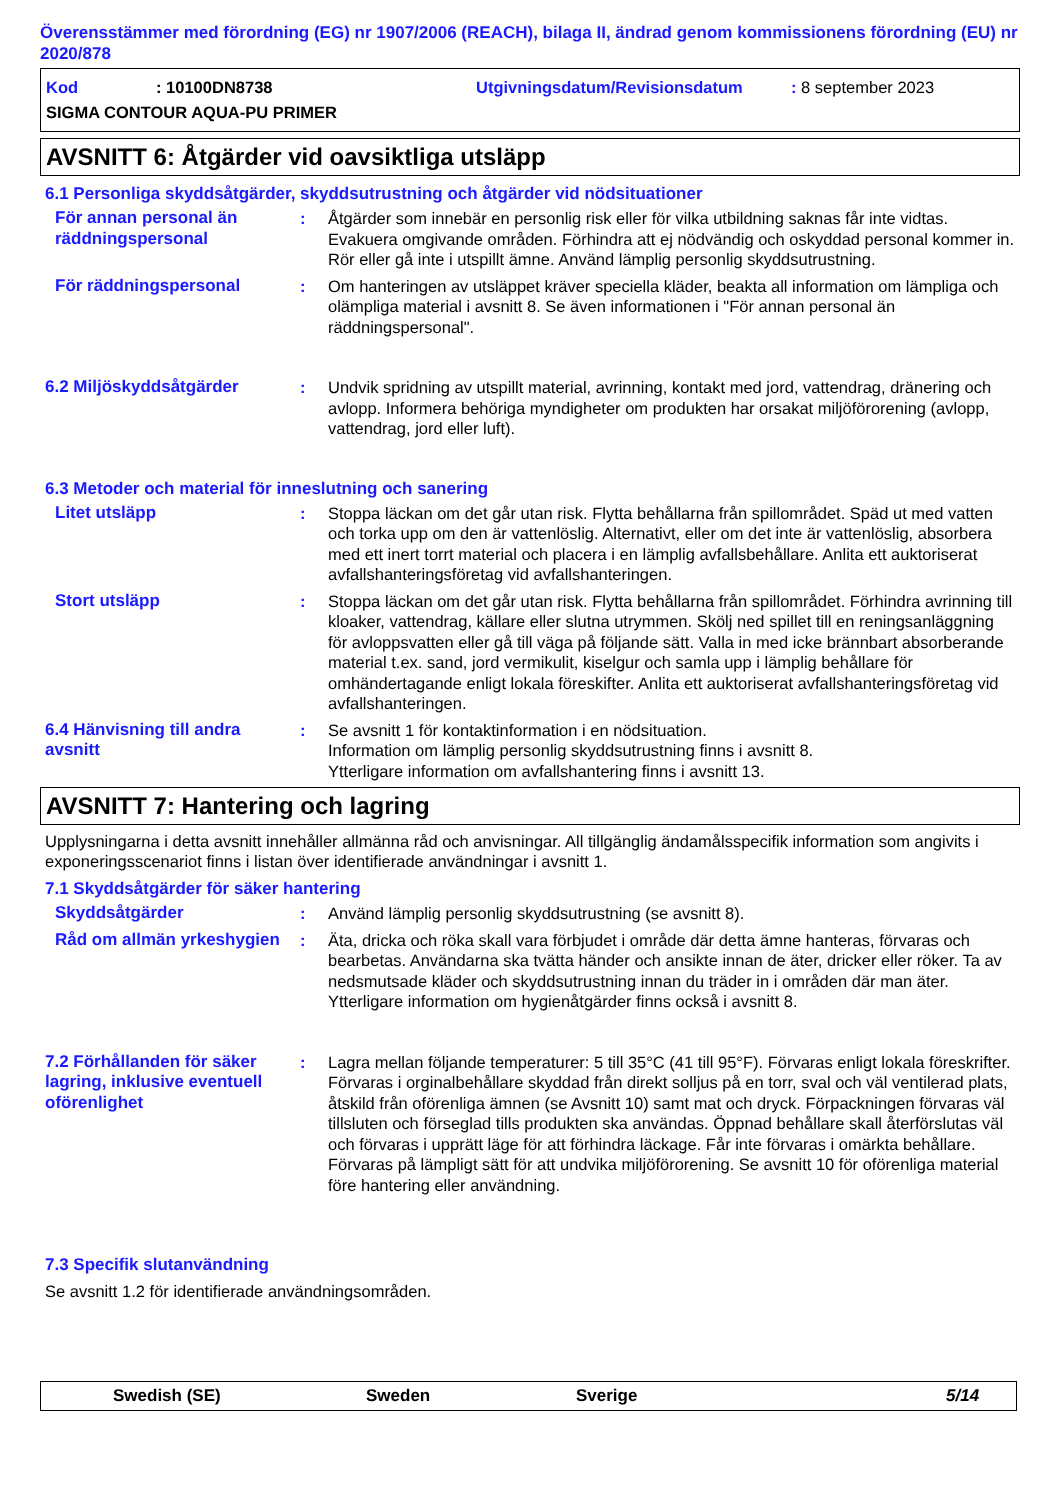Överensstämmer med förordning (EG) nr 1907/2006 (REACH), bilaga II, ändrad genom kommissionens förordning (EU) nr 2020/878
Kod: 10100DN8738 Utgivningsdatum/Revisionsdatum: 8 september 2023
SIGMA CONTOUR AQUA-PU PRIMER
AVSNITT 6: Åtgärder vid oavsiktliga utsläpp
6.1 Personliga skyddsåtgärder, skyddsutrustning och åtgärder vid nödsituationer
För annan personal än räddningspersonal
: Åtgärder som innebär en personlig risk eller för vilka utbildning saknas får inte vidtas. Evakuera omgivande områden. Förhindra att ej nödvändig och oskyddad personal kommer in. Rör eller gå inte i utspillt ämne. Använd lämplig personlig skyddsutrustning.
För räddningspersonal : Om hanteringen av utsläppet kräver speciella kläder, beakta all information om lämpliga och olämpliga material i avsnitt 8. Se även informationen i "För annan personal än räddningspersonal".
6.2 Miljöskyddsåtgärder : Undvik spridning av utspillt material, avrinning, kontakt med jord, vattendrag, dränering och avlopp. Informera behöriga myndigheter om produkten har orsakat miljöförorening (avlopp, vattendrag, jord eller luft).
6.3 Metoder och material för inneslutning och sanering
Litet utsläpp : Stoppa läckan om det går utan risk. Flytta behållarna från spillområdet. Späd ut med vatten och torka upp om den är vattenlöslig. Alternativt, eller om det inte är vattenlöslig, absorbera med ett inert torrt material och placera i en lämplig avfallsbehållare. Anlita ett auktoriserat avfallshanteringsföretag vid avfallshanteringen.
Stort utsläpp : Stoppa läckan om det går utan risk. Flytta behållarna från spillområdet. Förhindra avrinning till kloaker, vattendrag, källare eller slutna utrymmen. Skölj ned spillet till en reningsanläggning för avloppsvatten eller gå till väga på följande sätt. Valla in med icke brännbart absorberande material t.ex. sand, jord vermikulit, kiselgur och samla upp i lämplig behållare för omhändertagande enligt lokala föreskifter. Anlita ett auktoriserat avfallshanteringsföretag vid avfallshanteringen.
6.4 Hänvisning till andra avsnitt
: Se avsnitt 1 för kontaktinformation i en nödsituation.
Information om lämplig personlig skyddsutrustning finns i avsnitt 8.
Ytterligare information om avfallshantering finns i avsnitt 13.
AVSNITT 7: Hantering och lagring
Upplysningarna i detta avsnitt innehåller allmänna råd och anvisningar. All tillgänglig ändamålsspecifik information som angivits i exponeringsscenariot finns i listan över identifierade användningar i avsnitt 1.
7.1 Skyddsåtgärder för säker hantering
Skyddsåtgärder : Använd lämplig personlig skyddsutrustning (se avsnitt 8).
Råd om allmän yrkeshygien
: Äta, dricka och röka skall vara förbjudet i område där detta ämne hanteras, förvaras och bearbetas. Användarna ska tvätta händer och ansikte innan de äter, dricker eller röker. Ta av nedsmutsade kläder och skyddsutrustning innan du träder in i områden där man äter. Ytterligare information om hygienåtgärder finns också i avsnitt 8.
7.2 Förhållanden för säker lagring, inklusive eventuell oförenlighet
: Lagra mellan följande temperaturer: 5 till 35°C (41 till 95°F). Förvaras enligt lokala föreskrifter. Förvaras i orginalbehållare skyddad från direkt solljus på en torr, sval och väl ventilerad plats, åtskild från oförenliga ämnen (se Avsnitt 10) samt mat och dryck. Förpackningen förvaras väl tillsluten och förseglad tills produkten ska användas. Öppnad behållare skall återförslutas väl och förvaras i upprätt läge för att förhindra läckage. Får inte förvaras i omärkta behållare. Förvaras på lämpligt sätt för att undvika miljöförorening. Se avsnitt 10 för oförenliga material före hantering eller användning.
7.3 Specifik slutanvändning
Se avsnitt 1.2 för identifierade användningsområden.
Swedish (SE) Sweden Sverige 5/14